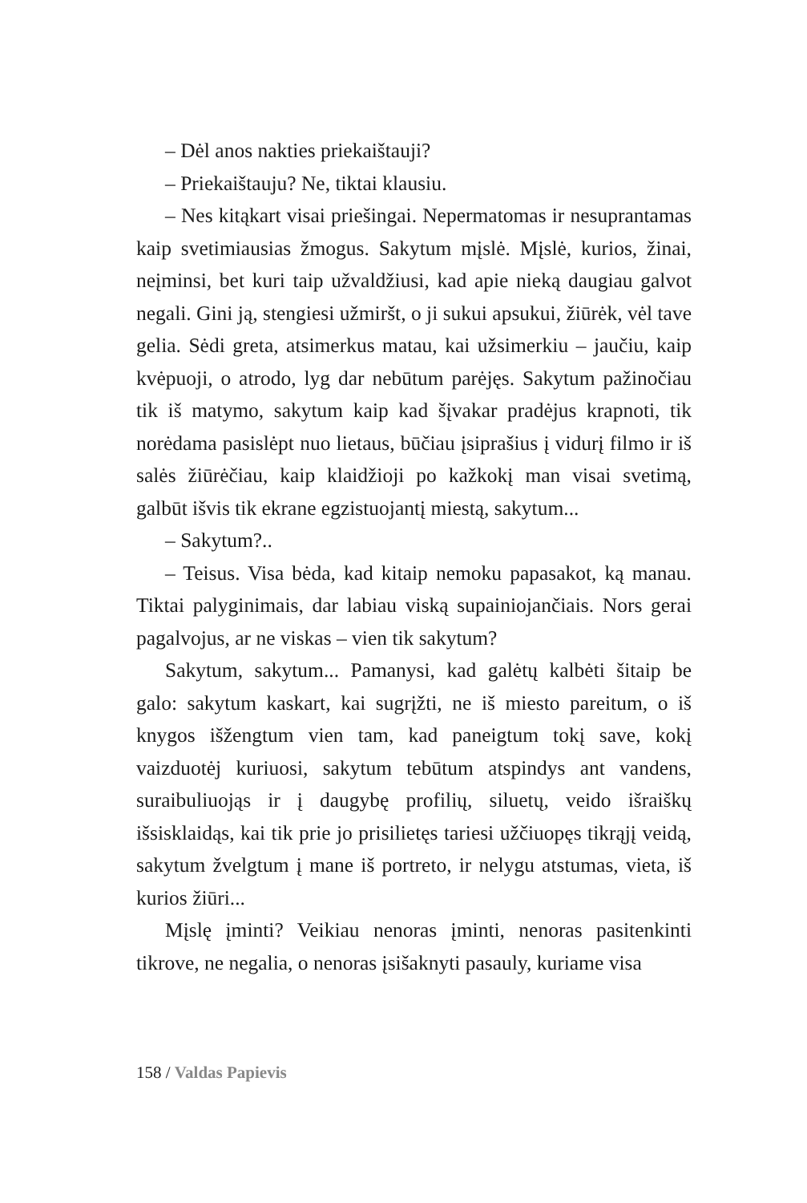– Dėl anos nakties priekaištauji?
– Priekaištauju? Ne, tiktai klausiu.
– Nes kitąkart visai priešingai. Nepermatomas ir nesuprantamas kaip svetimiausias žmogus. Sakytum mįslė. Mįslė, kurios, žinai, neįminsi, bet kuri taip užvaldžiusi, kad apie nieką daugiau galvot negali. Gini ją, stengiesi užmiršt, o ji sukui apsukui, žiūrėk, vėl tave gelia. Sėdi greta, atsimerkus matau, kai užsimerkiu – jaučiu, kaip kvėpuoji, o atrodo, lyg dar nebūtum parėjęs. Sakytum pažinočiau tik iš matymo, sakytum kaip kad šįvakar pradėjus krapnoti, tik norėdama pasislėpt nuo lietaus, būčiau įsiprašius į vidurį filmo ir iš salės žiūrėčiau, kaip klaidžioji po kažkokį man visai svetimą, galbūt išvis tik ekrane egzistuojantį miestą, sakytum...
– Sakytum?..
– Teisus. Visa bėda, kad kitaip nemoku papasakot, ką manau. Tiktai palyginimais, dar labiau viską supainiojančiais. Nors gerai pagalvojus, ar ne viskas – vien tik sakytum?
Sakytum, sakytum... Pamanysi, kad galėtų kalbėti šitaip be galo: sakytum kaskart, kai sugrįžti, ne iš miesto pareitum, o iš knygos išžengtum vien tam, kad paneigtum tokį save, kokį vaizduotėj kuriuosi, sakytum tebūtum atspindys ant vandens, suraibuliuojąs ir į daugybę profilių, siluetų, veido išraiškų išsisklaidąs, kai tik prie jo prisilietęs tariesi užčiuopęs tikrąjį veidą, sakytum žvelgtum į mane iš portreto, ir nelygu atstumas, vieta, iš kurios žiūri...
Mįslę įminti? Veikiau nenoras įminti, nenoras pasitenkinti tikrove, ne negalia, o nenoras įsišaknyti pasauly, kuriame visa
158 / Valdas Papievis